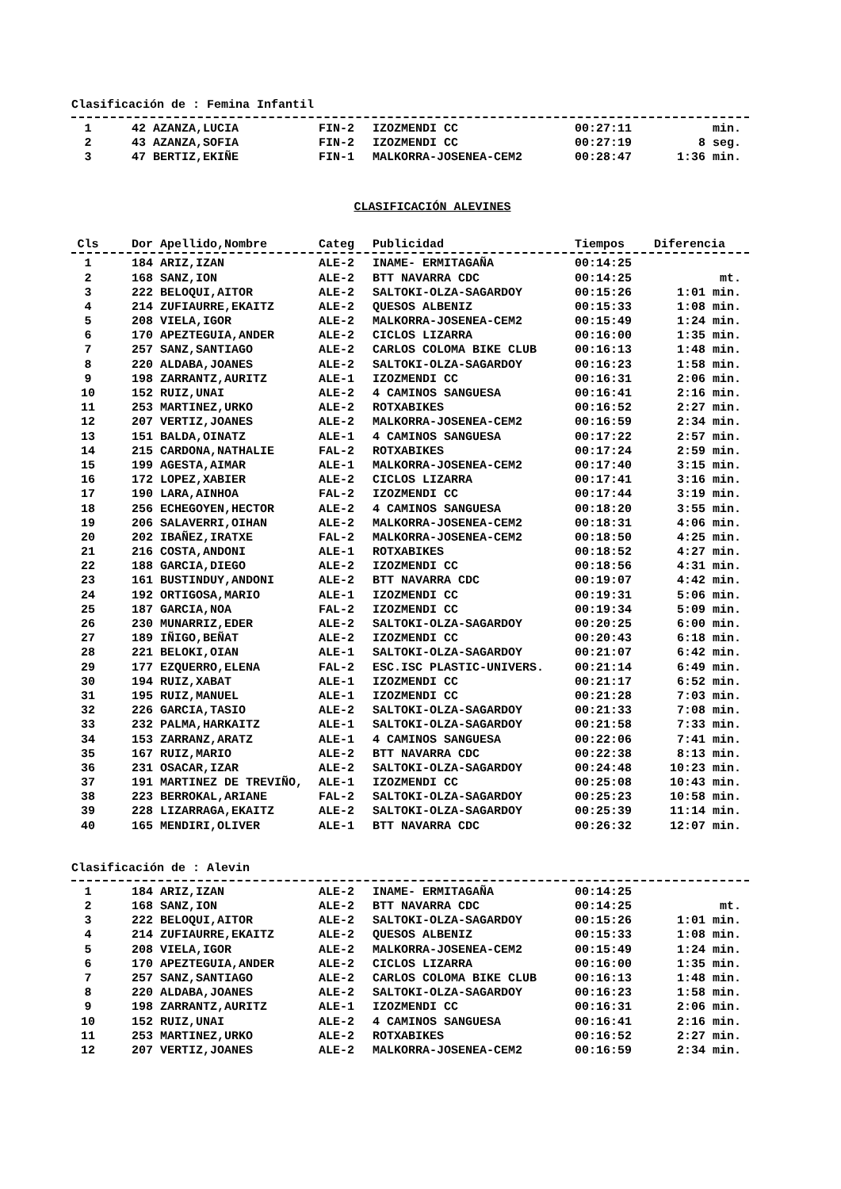Clasificación de : Femina Infantil
| 1 | 42 AZANZA,LUCIA | FIN-2 | IZOZMENDI CC | 00:27:11 | min. |
| 2 | 43 AZANZA,SOFIA | FIN-2 | IZOZMENDI CC | 00:27:19 | 8 seg. |
| 3 | 47 BERTIZ,EKIÑE | FIN-1 | MALKORRA-JOSENEA-CEM2 | 00:28:47 | 1:36 min. |
CLASIFICACIÓN ALEVINES
| Cls | Dor Apellido,Nombre | Categ | Publicidad | Tiempos | Diferencia |
| --- | --- | --- | --- | --- | --- |
| 1 | 184 ARIZ,IZAN | ALE-2 | INAME- ERMITAGAÑA | 00:14:25 | |
| 2 | 168 SANZ,ION | ALE-2 | BTT NAVARRA CDC | 00:14:25 | mt. |
| 3 | 222 BELOQUI,AITOR | ALE-2 | SALTOKI-OLZA-SAGARDOY | 00:15:26 | 1:01 min. |
| 4 | 214 ZUFIAURRE,EKAITZ | ALE-2 | QUESOS ALBENIZ | 00:15:33 | 1:08 min. |
| 5 | 208 VIELA,IGOR | ALE-2 | MALKORRA-JOSENEA-CEM2 | 00:15:49 | 1:24 min. |
| 6 | 170 APEZTEGUIA,ANDER | ALE-2 | CICLOS LIZARRA | 00:16:00 | 1:35 min. |
| 7 | 257 SANZ,SANTIAGO | ALE-2 | CARLOS COLOMA BIKE CLUB | 00:16:13 | 1:48 min. |
| 8 | 220 ALDABA,JOANES | ALE-2 | SALTOKI-OLZA-SAGARDOY | 00:16:23 | 1:58 min. |
| 9 | 198 ZARRANTZ,AURITZ | ALE-1 | IZOZMENDI CC | 00:16:31 | 2:06 min. |
| 10 | 152 RUIZ,UNAI | ALE-2 | 4 CAMINOS SANGUESA | 00:16:41 | 2:16 min. |
| 11 | 253 MARTINEZ,URKO | ALE-2 | ROTXABIKES | 00:16:52 | 2:27 min. |
| 12 | 207 VERTIZ,JOANES | ALE-2 | MALKORRA-JOSENEA-CEM2 | 00:16:59 | 2:34 min. |
| 13 | 151 BALDA,OINATZ | ALE-1 | 4 CAMINOS SANGUESA | 00:17:22 | 2:57 min. |
| 14 | 215 CARDONA,NATHALIE | FAL-2 | ROTXABIKES | 00:17:24 | 2:59 min. |
| 15 | 199 AGESTA,AIMAR | ALE-1 | MALKORRA-JOSENEA-CEM2 | 00:17:40 | 3:15 min. |
| 16 | 172 LOPEZ,XABIER | ALE-2 | CICLOS LIZARRA | 00:17:41 | 3:16 min. |
| 17 | 190 LARA,AINHOA | FAL-2 | IZOZMENDI CC | 00:17:44 | 3:19 min. |
| 18 | 256 ECHEGOYEN,HECTOR | ALE-2 | 4 CAMINOS SANGUESA | 00:18:20 | 3:55 min. |
| 19 | 206 SALAVERRI,OIHAN | ALE-2 | MALKORRA-JOSENEA-CEM2 | 00:18:31 | 4:06 min. |
| 20 | 202 IBAÑEZ,IRATXE | FAL-2 | MALKORRA-JOSENEA-CEM2 | 00:18:50 | 4:25 min. |
| 21 | 216 COSTA,ANDONI | ALE-1 | ROTXABIKES | 00:18:52 | 4:27 min. |
| 22 | 188 GARCIA,DIEGO | ALE-2 | IZOZMENDI CC | 00:18:56 | 4:31 min. |
| 23 | 161 BUSTINDUY,ANDONI | ALE-2 | BTT NAVARRA CDC | 00:19:07 | 4:42 min. |
| 24 | 192 ORTIGOSA,MARIO | ALE-1 | IZOZMENDI CC | 00:19:31 | 5:06 min. |
| 25 | 187 GARCIA,NOA | FAL-2 | IZOZMENDI CC | 00:19:34 | 5:09 min. |
| 26 | 230 MUNARRIZ,EDER | ALE-2 | SALTOKI-OLZA-SAGARDOY | 00:20:25 | 6:00 min. |
| 27 | 189 IÑIGO,BEÑAT | ALE-2 | IZOZMENDI CC | 00:20:43 | 6:18 min. |
| 28 | 221 BELOKI,OIAN | ALE-1 | SALTOKI-OLZA-SAGARDOY | 00:21:07 | 6:42 min. |
| 29 | 177 EZQUERRO,ELENA | FAL-2 | ESC.ISC PLASTIC-UNIVERS. | 00:21:14 | 6:49 min. |
| 30 | 194 RUIZ,XABAT | ALE-1 | IZOZMENDI CC | 00:21:17 | 6:52 min. |
| 31 | 195 RUIZ,MANUEL | ALE-1 | IZOZMENDI CC | 00:21:28 | 7:03 min. |
| 32 | 226 GARCIA,TASIO | ALE-2 | SALTOKI-OLZA-SAGARDOY | 00:21:33 | 7:08 min. |
| 33 | 232 PALMA,HARKAITZ | ALE-1 | SALTOKI-OLZA-SAGARDOY | 00:21:58 | 7:33 min. |
| 34 | 153 ZARRANZ,ARATZ | ALE-1 | 4 CAMINOS SANGUESA | 00:22:06 | 7:41 min. |
| 35 | 167 RUIZ,MARIO | ALE-2 | BTT NAVARRA CDC | 00:22:38 | 8:13 min. |
| 36 | 231 OSACAR,IZAR | ALE-2 | SALTOKI-OLZA-SAGARDOY | 00:24:48 | 10:23 min. |
| 37 | 191 MARTINEZ DE TREVIÑO, | ALE-1 | IZOZMENDI CC | 00:25:08 | 10:43 min. |
| 38 | 223 BERROKAL,ARIANE | FAL-2 | SALTOKI-OLZA-SAGARDOY | 00:25:23 | 10:58 min. |
| 39 | 228 LIZARRAGA,EKAITZ | ALE-2 | SALTOKI-OLZA-SAGARDOY | 00:25:39 | 11:14 min. |
| 40 | 165 MENDIRI,OLIVER | ALE-1 | BTT NAVARRA CDC | 00:26:32 | 12:07 min. |
Clasificación de : Alevin
| 1 | 184 ARIZ,IZAN | ALE-2 | INAME- ERMITAGAÑA | 00:14:25 | |
| 2 | 168 SANZ,ION | ALE-2 | BTT NAVARRA CDC | 00:14:25 | mt. |
| 3 | 222 BELOQUI,AITOR | ALE-2 | SALTOKI-OLZA-SAGARDOY | 00:15:26 | 1:01 min. |
| 4 | 214 ZUFIAURRE,EKAITZ | ALE-2 | QUESOS ALBENIZ | 00:15:33 | 1:08 min. |
| 5 | 208 VIELA,IGOR | ALE-2 | MALKORRA-JOSENEA-CEM2 | 00:15:49 | 1:24 min. |
| 6 | 170 APEZTEGUIA,ANDER | ALE-2 | CICLOS LIZARRA | 00:16:00 | 1:35 min. |
| 7 | 257 SANZ,SANTIAGO | ALE-2 | CARLOS COLOMA BIKE CLUB | 00:16:13 | 1:48 min. |
| 8 | 220 ALDABA,JOANES | ALE-2 | SALTOKI-OLZA-SAGARDOY | 00:16:23 | 1:58 min. |
| 9 | 198 ZARRANTZ,AURITZ | ALE-1 | IZOZMENDI CC | 00:16:31 | 2:06 min. |
| 10 | 152 RUIZ,UNAI | ALE-2 | 4 CAMINOS SANGUESA | 00:16:41 | 2:16 min. |
| 11 | 253 MARTINEZ,URKO | ALE-2 | ROTXABIKES | 00:16:52 | 2:27 min. |
| 12 | 207 VERTIZ,JOANES | ALE-2 | MALKORRA-JOSENEA-CEM2 | 00:16:59 | 2:34 min. |